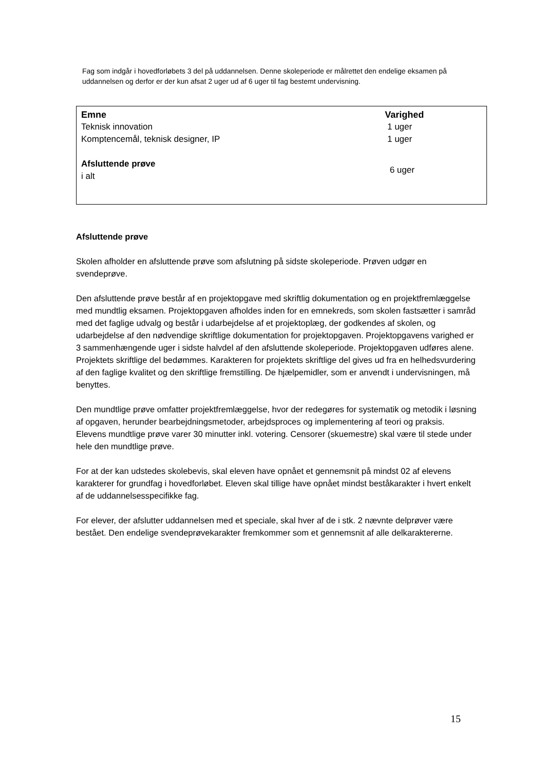Fag som indgår i hovedforløbets 3 del på uddannelsen. Denne skoleperiode er målrettet den endelige eksamen på uddannelsen og derfor er der kun afsat 2 uger ud af 6 uger til fag bestemt undervisning.
| Emne | Varighed |
| --- | --- |
| Teknisk innovation | 1 uger |
| Komptencemål, teknisk designer, IP | 1 uger |
| Afsluttende prøve i alt | 6 uger |
Afsluttende prøve
Skolen afholder en afsluttende prøve som afslutning på sidste skoleperiode. Prøven udgør en svendeprøve.
Den afsluttende prøve består af en projektopgave med skriftlig dokumentation og en projektfremlæggelse med mundtlig eksamen. Projektopgaven afholdes inden for en emnekreds, som skolen fastsætter i samråd med det faglige udvalg og består i udarbejdelse af et projektoplæg, der godkendes af skolen, og udarbejdelse af den nødvendige skriftlige dokumentation for projektopgaven. Projektopgavens varighed er 3 sammenhængende uger i sidste halvdel af den afsluttende skoleperiode. Projektopgaven udføres alene. Projektets skriftlige del bedømmes. Karakteren for projektets skriftlige del gives ud fra en helhedsvurdering af den faglige kvalitet og den skriftlige fremstilling. De hjælpemidler, som er anvendt i undervisningen, må benyttes.
Den mundtlige prøve omfatter projektfremlæggelse, hvor der redegøres for systematik og metodik i løsning af opgaven, herunder bearbejdningsmetoder, arbejdsproces og implementering af teori og praksis. Elevens mundtlige prøve varer 30 minutter inkl. votering. Censorer (skuemestre) skal være til stede under hele den mundtlige prøve.
For at der kan udstedes skolebevis, skal eleven have opnået et gennemsnit på mindst 02 af elevens karakterer for grundfag i hovedforløbet. Eleven skal tillige have opnået mindst beståkarakter i hvert enkelt af de uddannelsesspecifikke fag.
For elever, der afslutter uddannelsen med et speciale, skal hver af de i stk. 2 nævnte delprøver være bestået. Den endelige svendeprøvekarakter fremkommer som et gennemsnit af alle delkaraktererne.
15